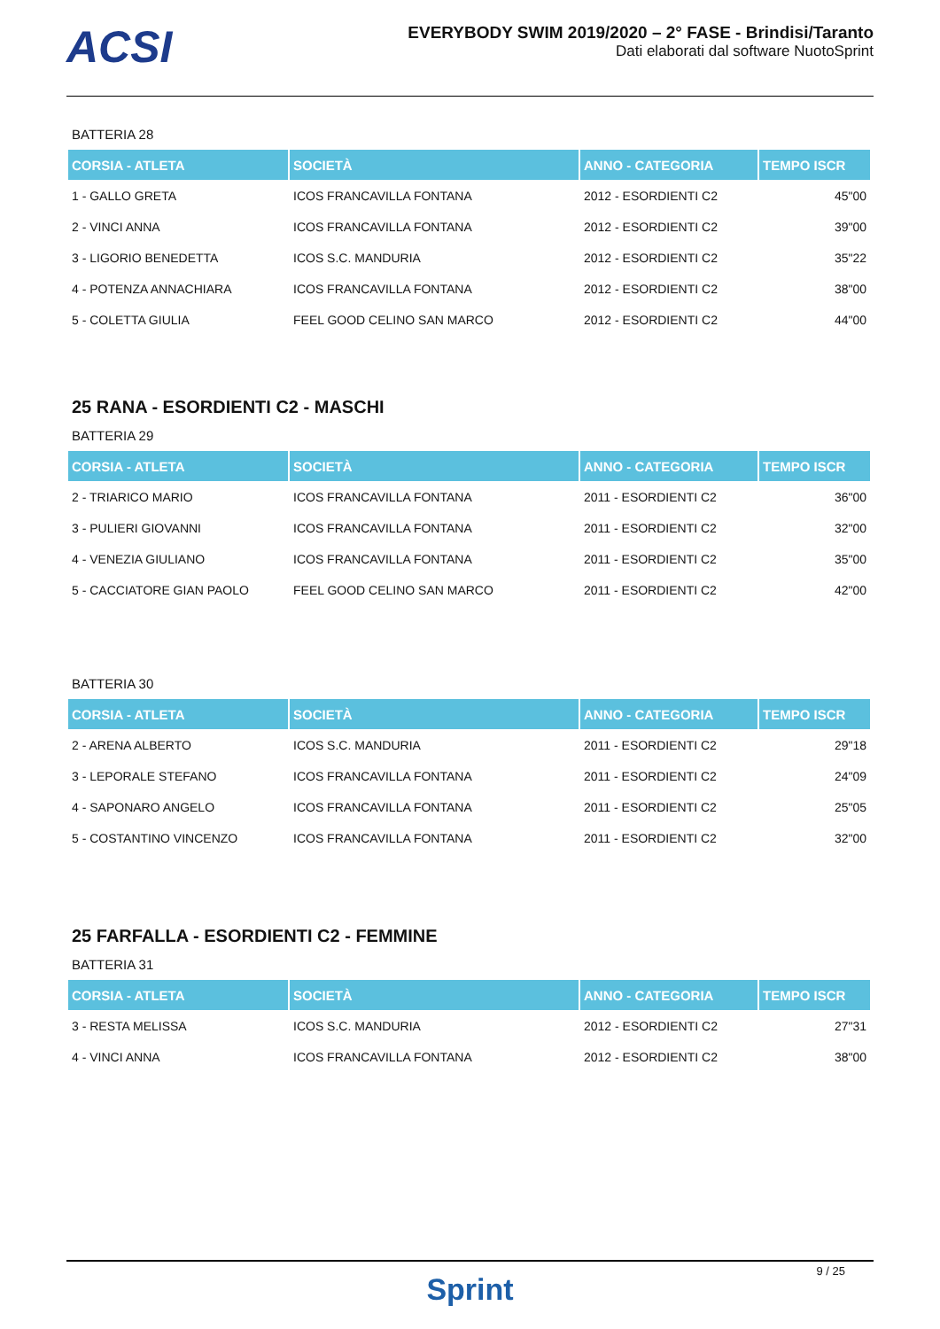ACSI
EVERYBODY SWIM 2019/2020 – 2° FASE - Brindisi/Taranto
Dati elaborati dal software NuotoSprint
BATTERIA 28
| CORSIA - ATLETA | SOCIETÀ | ANNO - CATEGORIA | TEMPO ISCR |
| --- | --- | --- | --- |
| 1 - GALLO GRETA | ICOS FRANCAVILLA FONTANA | 2012 - ESORDIENTI C2 | 45"00 |
| 2 - VINCI ANNA | ICOS FRANCAVILLA FONTANA | 2012 - ESORDIENTI C2 | 39"00 |
| 3 - LIGORIO BENEDETTA | ICOS S.C. MANDURIA | 2012 - ESORDIENTI C2 | 35"22 |
| 4 - POTENZA ANNACHIARA | ICOS FRANCAVILLA FONTANA | 2012 - ESORDIENTI C2 | 38"00 |
| 5 - COLETTA GIULIA | FEEL GOOD CELINO SAN MARCO | 2012 - ESORDIENTI C2 | 44"00 |
25 RANA - ESORDIENTI C2 - MASCHI
BATTERIA 29
| CORSIA - ATLETA | SOCIETÀ | ANNO - CATEGORIA | TEMPO ISCR |
| --- | --- | --- | --- |
| 2 - TRIARICO MARIO | ICOS FRANCAVILLA FONTANA | 2011 - ESORDIENTI C2 | 36"00 |
| 3 - PULIERI GIOVANNI | ICOS FRANCAVILLA FONTANA | 2011 - ESORDIENTI C2 | 32"00 |
| 4 - VENEZIA GIULIANO | ICOS FRANCAVILLA FONTANA | 2011 - ESORDIENTI C2 | 35"00 |
| 5 - CACCIATORE GIAN PAOLO | FEEL GOOD CELINO SAN MARCO | 2011 - ESORDIENTI C2 | 42"00 |
BATTERIA 30
| CORSIA - ATLETA | SOCIETÀ | ANNO - CATEGORIA | TEMPO ISCR |
| --- | --- | --- | --- |
| 2 - ARENA ALBERTO | ICOS S.C. MANDURIA | 2011 - ESORDIENTI C2 | 29"18 |
| 3 - LEPORALE STEFANO | ICOS FRANCAVILLA FONTANA | 2011 - ESORDIENTI C2 | 24"09 |
| 4 - SAPONARO ANGELO | ICOS FRANCAVILLA FONTANA | 2011 - ESORDIENTI C2 | 25"05 |
| 5 - COSTANTINO VINCENZO | ICOS FRANCAVILLA FONTANA | 2011 - ESORDIENTI C2 | 32"00 |
25 FARFALLA - ESORDIENTI C2 - FEMMINE
BATTERIA 31
| CORSIA - ATLETA | SOCIETÀ | ANNO - CATEGORIA | TEMPO ISCR |
| --- | --- | --- | --- |
| 3 - RESTA MELISSA | ICOS S.C. MANDURIA | 2012 - ESORDIENTI C2 | 27"31 |
| 4 - VINCI ANNA | ICOS FRANCAVILLA FONTANA | 2012 - ESORDIENTI C2 | 38"00 |
9 / 25
Sprint